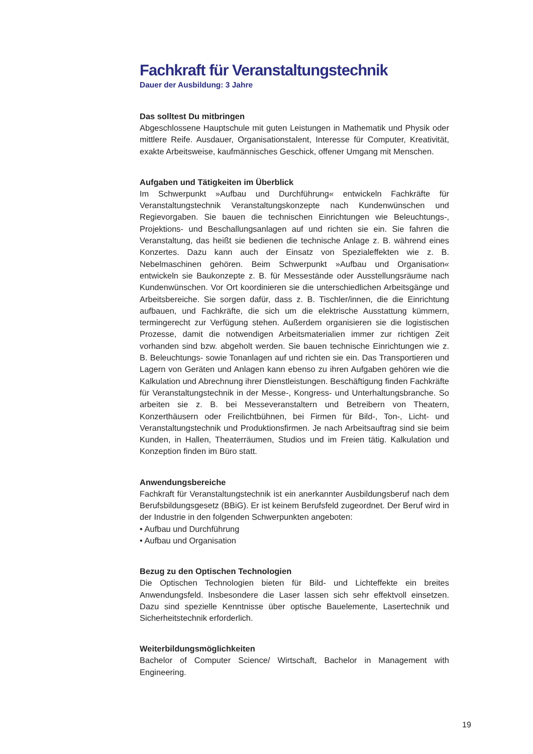Fachkraft für Veranstaltungstechnik
Dauer der Ausbildung: 3 Jahre
Das solltest Du mitbringen
Abgeschlossene Hauptschule mit guten Leistungen in Mathematik und Physik oder mittlere Reife. Ausdauer, Organisationstalent, Interesse für Computer, Kreativität, exakte Arbeitsweise, kaufmännisches Geschick, offener Umgang mit Menschen.
Aufgaben und Tätigkeiten im Überblick
Im Schwerpunkt »Aufbau und Durchführung« entwickeln Fachkräfte für Veranstaltungstechnik Veranstaltungskonzepte nach Kundenwünschen und Regievorgaben. Sie bauen die technischen Einrichtungen wie Beleuchtungs-, Projektions- und Beschallungsanlagen auf und richten sie ein. Sie fahren die Veranstaltung, das heißt sie bedienen die technische Anlage z. B. während eines Konzertes. Dazu kann auch der Einsatz von Spezialeffekten wie z. B. Nebelmaschinen gehören. Beim Schwerpunkt »Aufbau und Organisation« entwickeln sie Baukonzepte z. B. für Messestände oder Ausstellungsräume nach Kundenwünschen. Vor Ort koordinieren sie die unterschiedlichen Arbeitsgänge und Arbeitsbereiche. Sie sorgen dafür, dass z. B. Tischler/innen, die die Einrichtung aufbauen, und Fachkräfte, die sich um die elektrische Ausstattung kümmern, termingerecht zur Verfügung stehen. Außerdem organisieren sie die logistischen Prozesse, damit die notwendigen Arbeitsmaterialien immer zur richtigen Zeit vorhanden sind bzw. abgeholt werden. Sie bauen technische Einrichtungen wie z. B. Beleuchtungs- sowie Tonanlagen auf und richten sie ein. Das Transportieren und Lagern von Geräten und Anlagen kann ebenso zu ihren Aufgaben gehören wie die Kalkulation und Abrechnung ihrer Dienstleistungen. Beschäftigung finden Fachkräfte für Veranstaltungstechnik in der Messe-, Kongress- und Unterhaltungsbranche. So arbeiten sie z. B. bei Messeveranstaltern und Betreibern von Theatern, Konzerthäusern oder Freilichtbühnen, bei Firmen für Bild-, Ton-, Licht- und Veranstaltungstechnik und Produktionsfirmen. Je nach Arbeitsauftrag sind sie beim Kunden, in Hallen, Theaterräumen, Studios und im Freien tätig. Kalkulation und Konzeption finden im Büro statt.
Anwendungsbereiche
Fachkraft für Veranstaltungstechnik ist ein anerkannter Ausbildungsberuf nach dem Berufsbildungsgesetz (BBiG). Er ist keinem Berufsfeld zugeordnet. Der Beruf wird in der Industrie in den folgenden Schwerpunkten angeboten:
• Aufbau und Durchführung
• Aufbau und Organisation
Bezug zu den Optischen Technologien
Die Optischen Technologien bieten für Bild- und Lichteffekte ein breites Anwendungsfeld. Insbesondere die Laser lassen sich sehr effektvoll einsetzen. Dazu sind spezielle Kenntnisse über optische Bauelemente, Lasertechnik und Sicherheitstechnik erforderlich.
Weiterbildungsmöglichkeiten
Bachelor of Computer Science/ Wirtschaft, Bachelor in Management with Engineering.
19